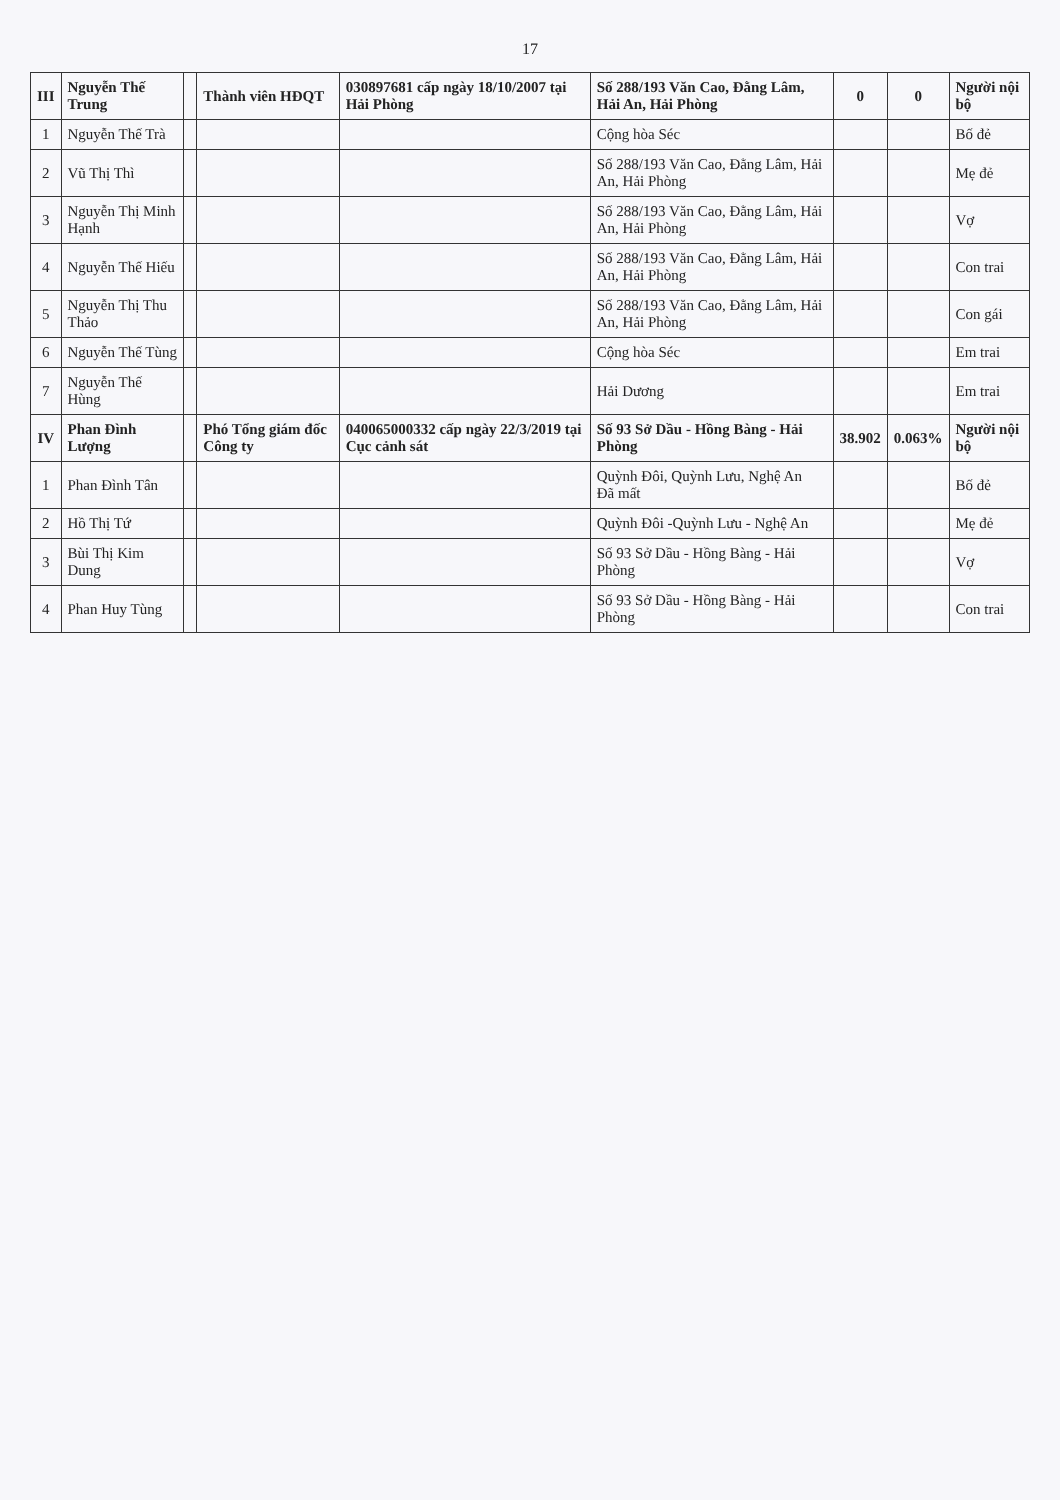17
| III | Nguyễn Thế Trung | | Thành viên HĐQT | 030897681 cấp ngày 18/10/2007 tại Hải Phòng | Số 288/193 Văn Cao, Đằng Lâm, Hải An, Hải Phòng | 0 | 0 | Người nội bộ |
| 1 | Nguyễn Thế Trà | | | | Cộng hòa Séc | | | Bố đẻ |
| 2 | Vũ Thị Thì | | | | Số 288/193 Văn Cao, Đằng Lâm, Hải An, Hải Phòng | | | Mẹ đẻ |
| 3 | Nguyễn Thị Minh Hạnh | | | | Số 288/193 Văn Cao, Đằng Lâm, Hải An, Hải Phòng | | | Vợ |
| 4 | Nguyễn Thế Hiếu | | | | Số 288/193 Văn Cao, Đằng Lâm, Hải An, Hải Phòng | | | Con trai |
| 5 | Nguyễn Thị Thu Thảo | | | | Số 288/193 Văn Cao, Đằng Lâm, Hải An, Hải Phòng | | | Con gái |
| 6 | Nguyễn Thế Tùng | | | | Cộng hòa Séc | | | Em trai |
| 7 | Nguyễn Thế Hùng | | | | Hải Dương | | | Em trai |
| IV | Phan Đình Lượng | | Phó Tổng giám đốc Công ty | 040065000332 cấp ngày 22/3/2019 tại Cục cảnh sát | Số 93 Sở Dầu - Hồng Bàng - Hải Phòng | 38.902 | 0.063% | Người nội bộ |
| 1 | Phan Đình Tân | | | | Quỳnh Đôi, Quỳnh Lưu, Nghệ An Đã mất | | | Bố đẻ |
| 2 | Hồ Thị Tứ | | | | Quỳnh Đôi -Quỳnh Lưu - Nghệ An | | | Mẹ đẻ |
| 3 | Bùi Thị Kim Dung | | | | Số 93 Sở Dầu - Hồng Bàng - Hải Phòng | | | Vợ |
| 4 | Phan Huy Tùng | | | | Số 93 Sở Dầu - Hồng Bàng - Hải Phòng | | | Con trai |